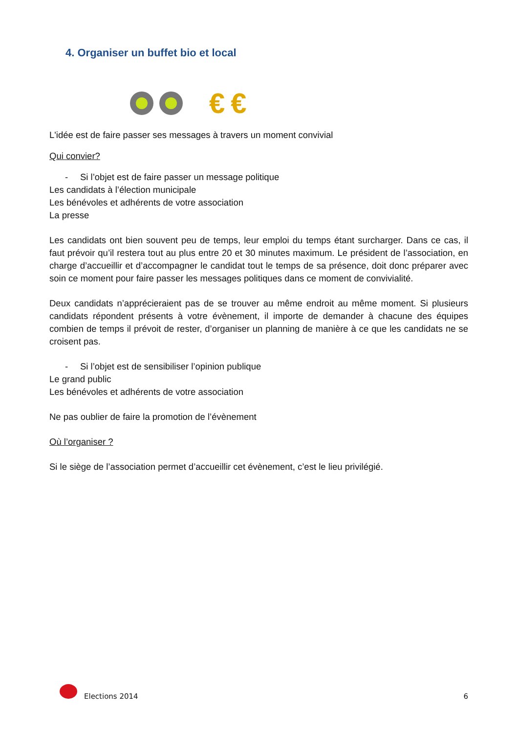4. Organiser un buffet bio et local
€ €
L'idée est de faire passer ses messages à travers un moment convivial
Qui convier?
- Si l’objet est de faire passer un message politique
Les candidats à l’élection municipale
Les bénévoles et adhérents de votre association
La presse
Les candidats ont bien souvent peu de temps, leur emploi du temps étant surcharger. Dans ce cas, il faut prévoir qu’il restera tout au plus entre 20 et 30 minutes maximum. Le président de l’association, en charge d’accueillir et d’accompagner le candidat tout le temps de sa présence, doit donc préparer avec soin ce moment pour faire passer les messages politiques dans ce moment de convivialité.
Deux candidats n’apprécieraient pas de se trouver au même endroit au même moment. Si plusieurs candidats répondent présents à votre évènement, il importe de demander à chacune des équipes combien de temps il prévoit de rester, d’organiser un planning de manière à ce que les candidats ne se croisent pas.
- Si l’objet est de sensibiliser l’opinion publique
Le grand public
Les bénévoles et adhérents de votre association
Ne pas oublier de faire la promotion de l’évènement
Où l’organiser ?
Si le siège de l’association permet d’accueillir cet évènement, c’est le lieu privilégié.
Elections 2014 6